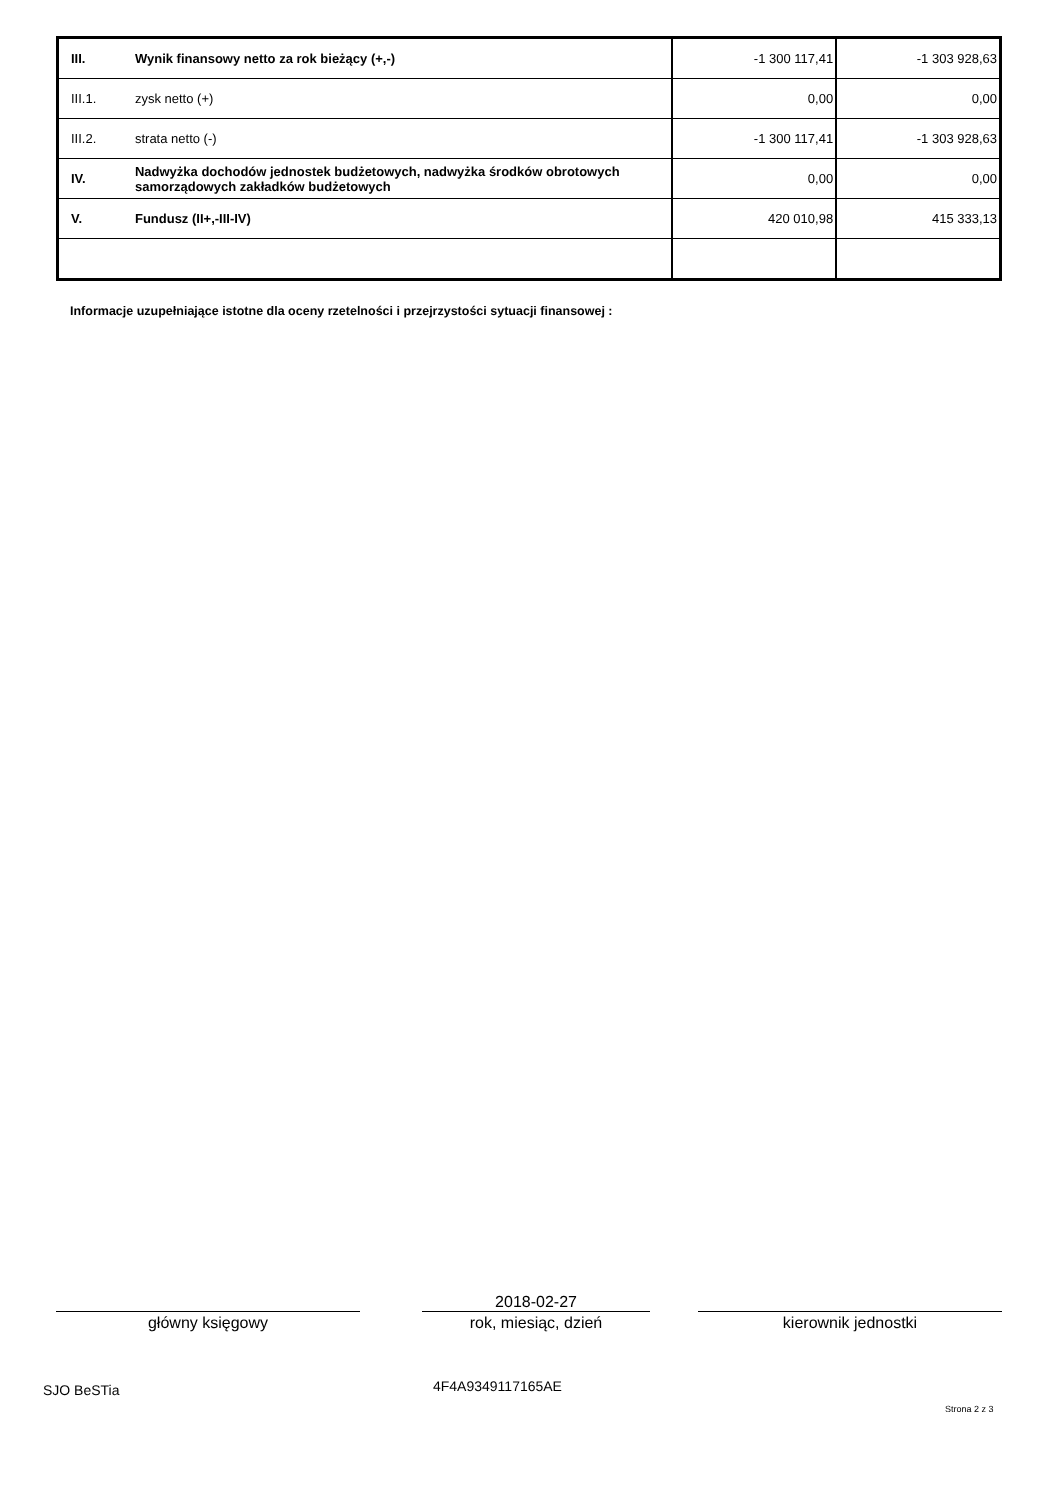| III. | Wynik finansowy netto za rok bieżący (+,-) | -1 300 117,41 | -1 303 928,63 |
| III.1. | zysk netto (+) | 0,00 | 0,00 |
| III.2. | strata netto (-) | -1 300 117,41 | -1 303 928,63 |
| IV. | Nadwyżka dochodów jednostek budżetowych, nadwyżka środków obrotowych samorządowych zakładków budżetowych | 0,00 | 0,00 |
| V. | Fundusz (II+,-III-IV) | 420 010,98 | 415 333,13 |
Informacje uzupełniające istotne dla oceny rzetelności i przejrzystości sytuacji finansowej :
główny księgowy
2018-02-27
rok, miesiąc, dzień
kierownik jednostki
SJO BeSTia 4F4A9349117165AE
Strona 2 z 3